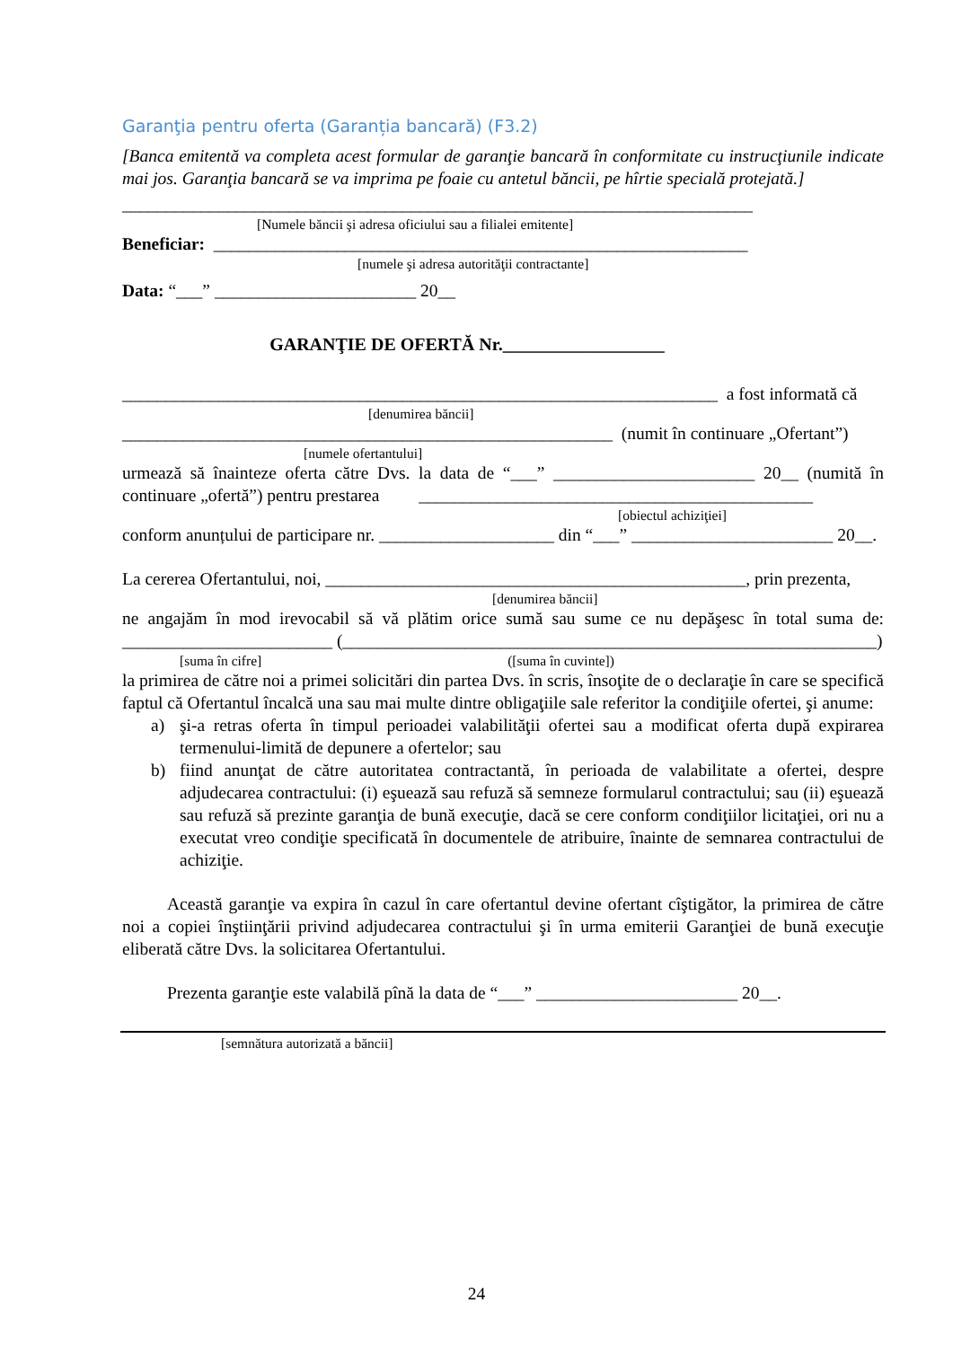Garanţia pentru oferta (Garanția bancară) (F3.2)
[Banca emitentă va completa acest formular de garanţie bancară în conformitate cu instrucţiunile indicate mai jos. Garanţia bancară se va imprima pe foaie cu antetul băncii, pe hîrtie specială protejată.]
________________________________________________________________________
[Numele băncii şi adresa oficiului sau a filialei emitente]
Beneficiar: _____________________________________________________________
[numele şi adresa autorităţii contractante]
Data: “___” _______________________ 20__
GARANŢIE DE OFERTĂ Nr.__________________
____________________________________________________________________ a fost informată că
[denumirea băncii]
________________________________________________________ (numit în continuare „Ofertant”)
[numele ofertantului]
urmează să înainteze oferta către Dvs. la data de “___” _______________________ 20__ (numită în continuare „ofertă”) pentru prestarea _____________________________________________
[obiectul achiziţiei]
conform anunțului de participare nr. ____________________ din “___” _______________________ 20__.
La cererea Ofertantului, noi, ________________________________________________, prin prezenta,
[denumirea băncii]
ne angajăm în mod irevocabil să vă plătim orice sumă sau sume ce nu depăşesc în total suma de: ________________________ (_____________________________________________________________)
[suma în cifre] ([suma în cuvinte])
la primirea de către noi a primei solicitări din partea Dvs. în scris, însoţite de o declaraţie în care se specifică faptul că Ofertantul încalcă una sau mai multe dintre obligaţiile sale referitor la condiţiile ofertei, şi anume:
a) şi-a retras oferta în timpul perioadei valabilităţii ofertei sau a modificat oferta după expirarea termenului-limită de depunere a ofertelor; sau
b) fiind anunţat de către autoritatea contractantă, în perioada de valabilitate a ofertei, despre adjudecarea contractului: (i) eşuează sau refuză să semneze formularul contractului; sau (ii) eşuează sau refuză să prezinte garanţia de bună execuţie, dacă se cere conform condiţiilor licitaţiei, ori nu a executat vreo condiţie specificată în documentele de atribuire, înainte de semnarea contractului de achiziţie.
Această garanţie va expira în cazul în care ofertantul devine ofertant cîştigător, la primirea de către noi a copiei înştiinţării privind adjudecarea contractului şi în urma emiterii Garanţiei de bună execuţie eliberată către Dvs. la solicitarea Ofertantului.
Prezenta garanţie este valabilă pînă la data de “___” _______________________ 20__.
[semnătura autorizată a băncii]
24